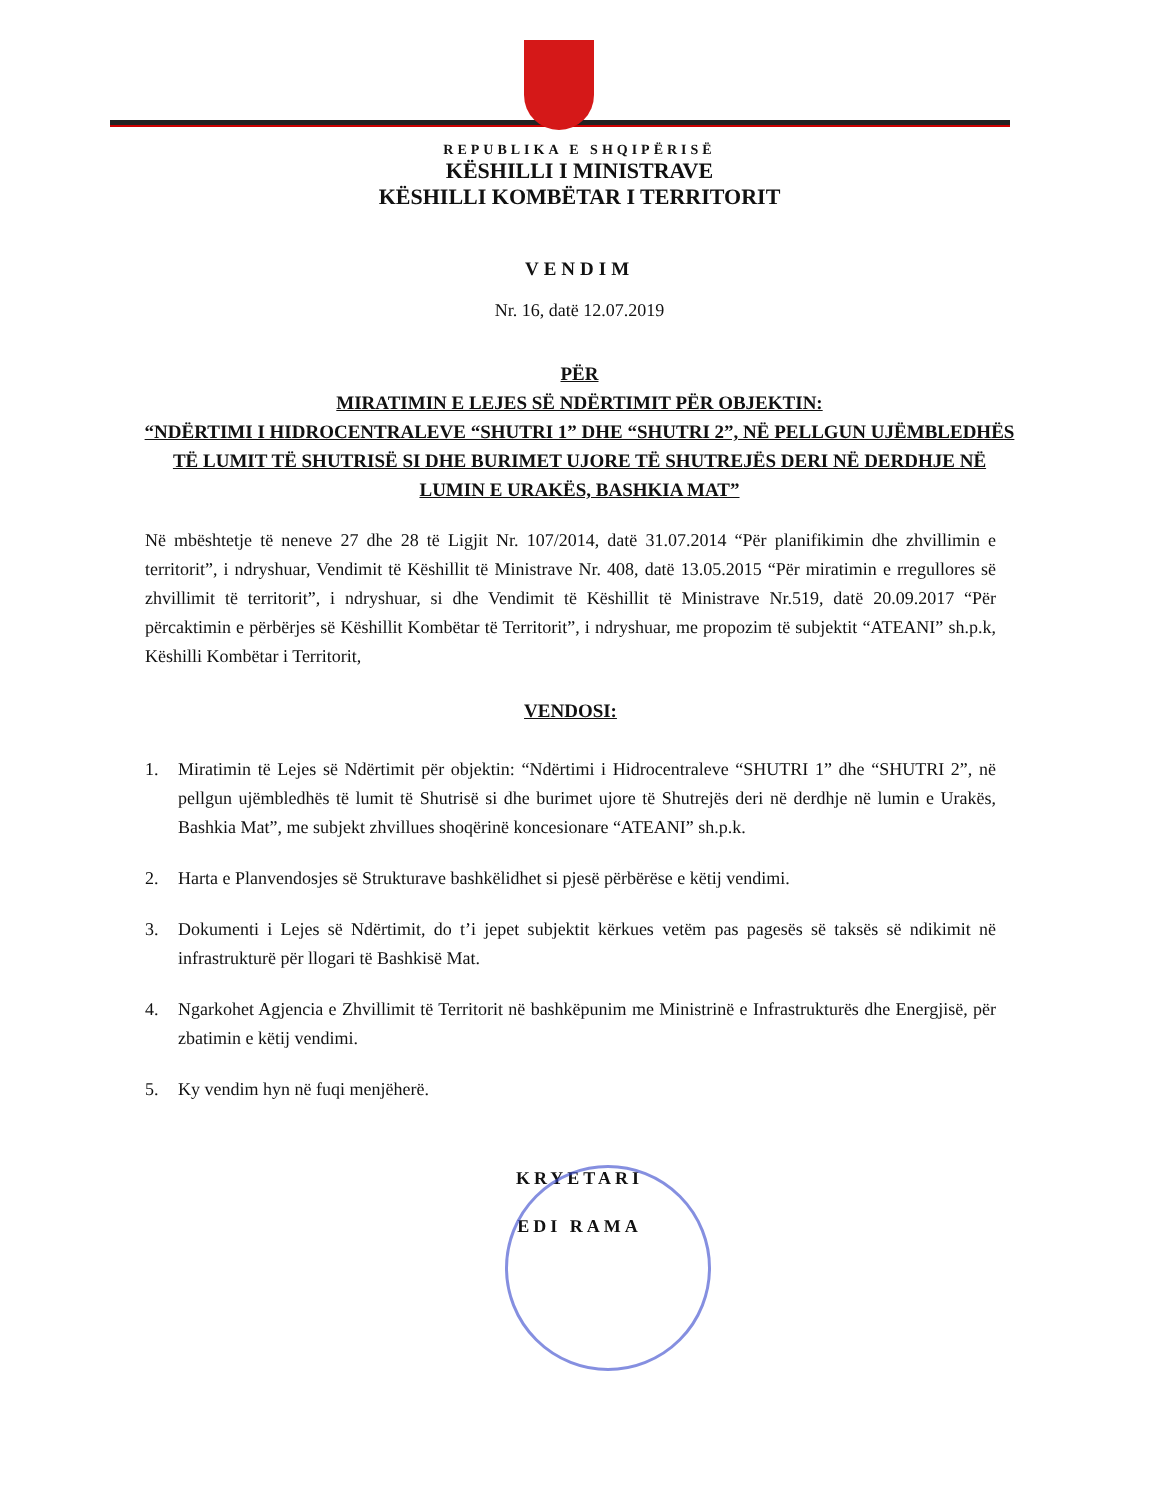REPUBLIKA E SHQIPËRISË
KËSHILLI I MINISTRAVE
KËSHILLI KOMBËTAR I TERRITORIT
VENDIM
Nr. 16, datë 12.07.2019
PËR
MIRATIMIN E LEJES SË NDËRTIMIT PËR OBJEKTIN:
“NDËRTIMI I HIDROCENTRALEVE “SHUTRI 1” DHE “SHUTRI 2”, NË PELLGUN UJËMBLEDHËS TË LUMIT TË SHUTRISË SI DHE BURIMET UJORE TË SHUTREJËS DERI NË DERDHJE NË LUMIN E URAKËS, BASHKIA MAT”
Në mbështetje të neneve 27 dhe 28 të Ligjit Nr. 107/2014, datë 31.07.2014 “Për planifikimin dhe zhvillimin e territorit”, i ndryshuar, Vendimit të Këshillit të Ministrave Nr. 408, datë 13.05.2015 “Për miratimin e rregullores së zhvillimit të territorit”, i ndryshuar, si dhe Vendimit të Këshillit të Ministrave Nr.519, datë 20.09.2017 “Për përcaktimin e përbërjes së Këshillit Kombëtar të Territorit”, i ndryshuar, me propozim të subjektit “ATEANI” sh.p.k, Këshilli Kombëtar i Territorit,
VENDOSI:
1. Miratimin të Lejes së Ndërtimit për objektin: “Ndërtimi i Hidrocentraleve “SHUTRI 1” dhe “SHUTRI 2”, në pellgun ujëmbledhës të lumit të Shutrisë si dhe burimet ujore të Shutrejës deri në derdhje në lumin e Urakës, Bashkia Mat”, me subjekt zhvillues shoqërinë koncesionare “ATEANI” sh.p.k.
2. Harta e Planvendosjes së Strukturave bashkëlidhet si pjesë përbërëse e këtij vendimi.
3. Dokumenti i Lejes së Ndërtimit, do t’i jepet subjektit kërkues vetëm pas pagesës së taksës së ndikimit në infrastrukturë për llogari të Bashkisë Mat.
4. Ngarkohet Agjencia e Zhvillimit të Territorit në bashkëpunim me Ministrinë e Infrastrukturës dhe Energjisë, për zbatimin e këtij vendimi.
5. Ky vendim hyn në fuqi menjëherë.
KRYETARI
EDI RAMA